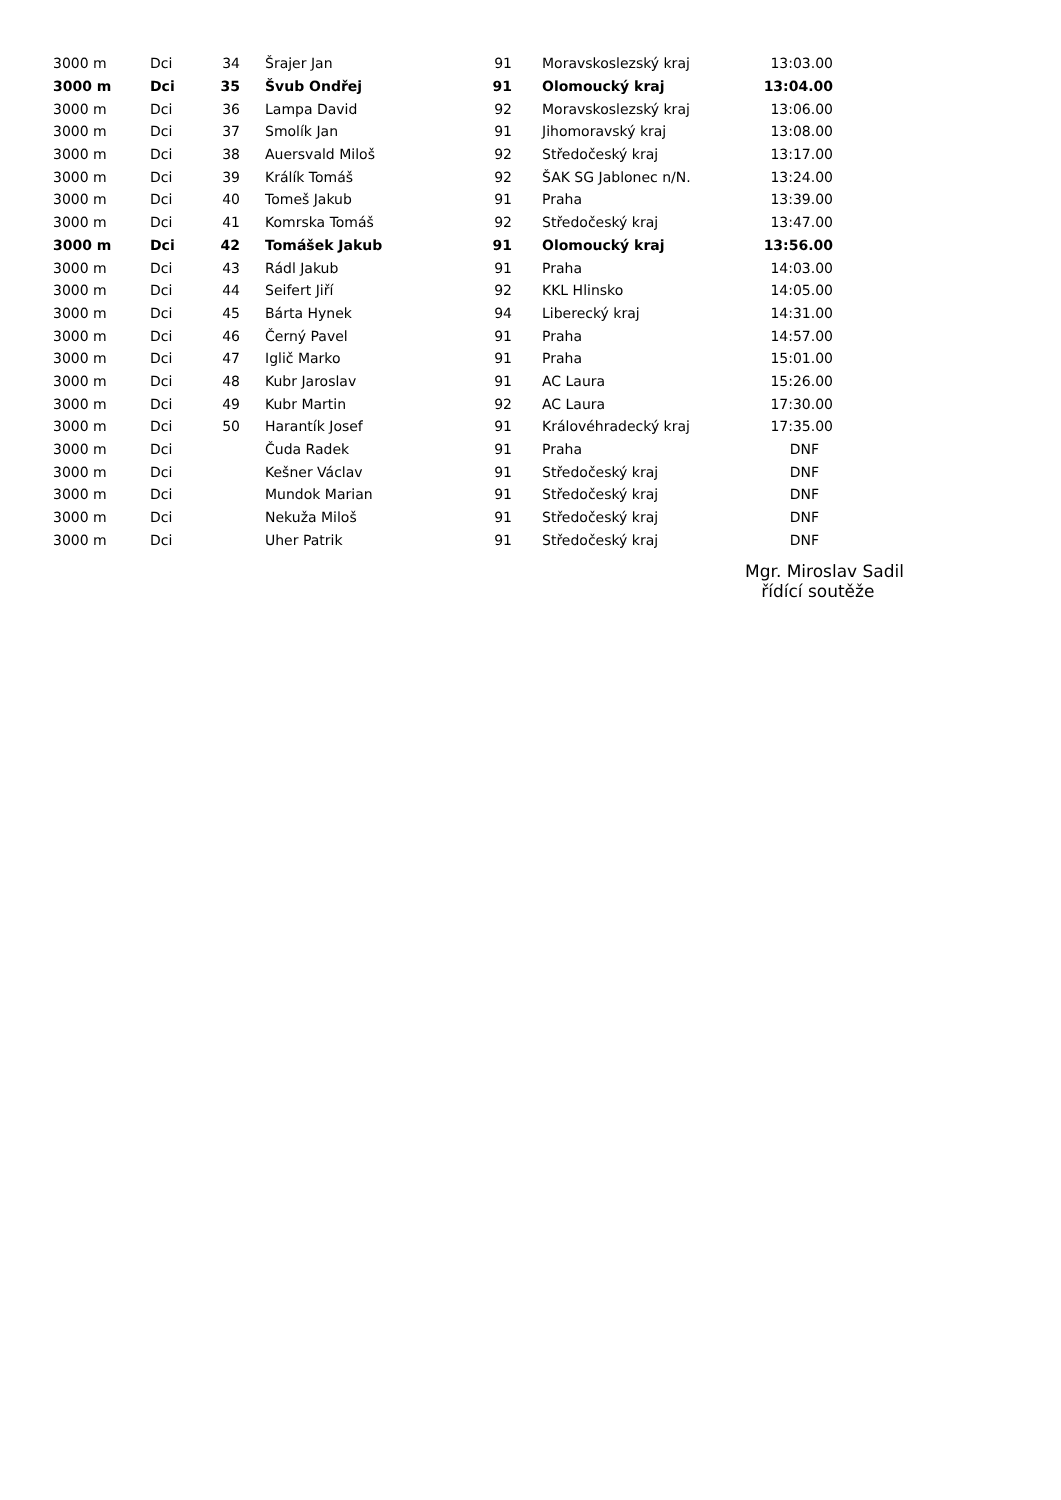| 3000 m | Dci | 34 | Šrajer Jan | 91 | Moravskoslezský kraj | 13:03.00 |
| 3000 m | Dci | 35 | Švub Ondřej | 91 | Olomoucký kraj | 13:04.00 |
| 3000 m | Dci | 36 | Lampa David | 92 | Moravskoslezský kraj | 13:06.00 |
| 3000 m | Dci | 37 | Smolík Jan | 91 | Jihomoravský kraj | 13:08.00 |
| 3000 m | Dci | 38 | Auersvald Miloš | 92 | Středočeský kraj | 13:17.00 |
| 3000 m | Dci | 39 | Králík Tomáš | 92 | ŠAK SG Jablonec n/N. | 13:24.00 |
| 3000 m | Dci | 40 | Tomeš Jakub | 91 | Praha | 13:39.00 |
| 3000 m | Dci | 41 | Komrska Tomáš | 92 | Středočeský kraj | 13:47.00 |
| 3000 m | Dci | 42 | Tomášek Jakub | 91 | Olomoucký kraj | 13:56.00 |
| 3000 m | Dci | 43 | Rádl Jakub | 91 | Praha | 14:03.00 |
| 3000 m | Dci | 44 | Seifert Jiří | 92 | KKL Hlinsko | 14:05.00 |
| 3000 m | Dci | 45 | Bárta Hynek | 94 | Liberecký kraj | 14:31.00 |
| 3000 m | Dci | 46 | Černý Pavel | 91 | Praha | 14:57.00 |
| 3000 m | Dci | 47 | Iglič Marko | 91 | Praha | 15:01.00 |
| 3000 m | Dci | 48 | Kubr Jaroslav | 91 | AC Laura | 15:26.00 |
| 3000 m | Dci | 49 | Kubr Martin | 92 | AC Laura | 17:30.00 |
| 3000 m | Dci | 50 | Harantík Josef | 91 | Královéhradecký kraj | 17:35.00 |
| 3000 m | Dci | | Čuda Radek | 91 | Praha | DNF |
| 3000 m | Dci | | Kešner Václav | 91 | Středočeský kraj | DNF |
| 3000 m | Dci | | Mundok Marian | 91 | Středočeský kraj | DNF |
| 3000 m | Dci | | Nekuža Miloš | 91 | Středočeský kraj | DNF |
| 3000 m | Dci | | Uher Patrik | 91 | Středočeský kraj | DNF |
Mgr. Miroslav Sadil
řídící soutěže